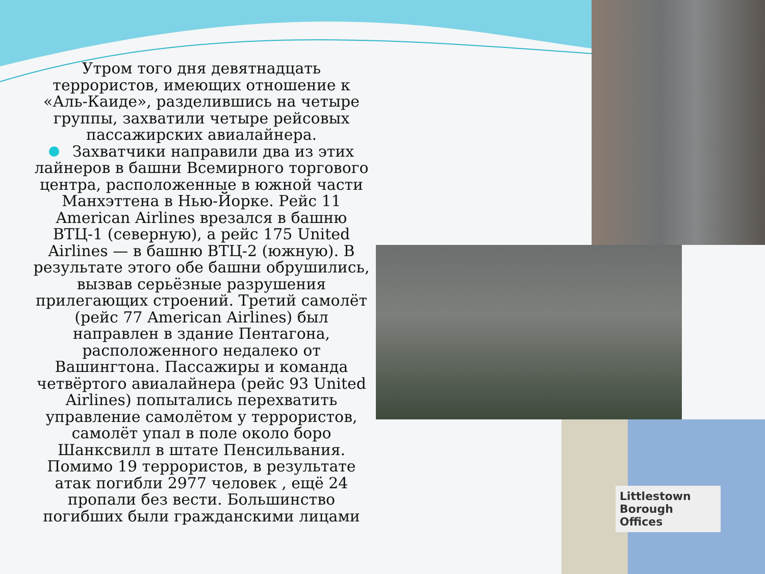Littlestown
Borough Offices
Утром того дня девятнадцать террористов, имеющих отношение к «Аль-Каиде», разделившись на четыре группы, захватили четыре рейсовых пассажирских авиалайнера.
Захватчики направили два из этих лайнеров в башни Всемирного торгового центра, расположенные в южной части Манхэттена в Нью-Йорке. Рейс 11 American Airlines врезался в башню ВТЦ-1 (северную), а рейс 175 United Airlines — в башню ВТЦ-2 (южную). В результате этого обе башни обрушились, вызвав серьёзные разрушения прилегающих строений. Третий самолёт (рейс 77 American Airlines) был направлен в здание Пентагона, расположенного недалеко от Вашингтона. Пассажиры и команда четвёртого авиалайнера (рейс 93 United Airlines) попытались перехватить управление самолётом у террористов, самолёт упал в поле около боро Шанксвилл в штате Пенсильвания.
Помимо 19 террористов, в результате атак погибли 2977 человек , ещё 24 пропали без вести. Большинство погибших были гражданскими лицами